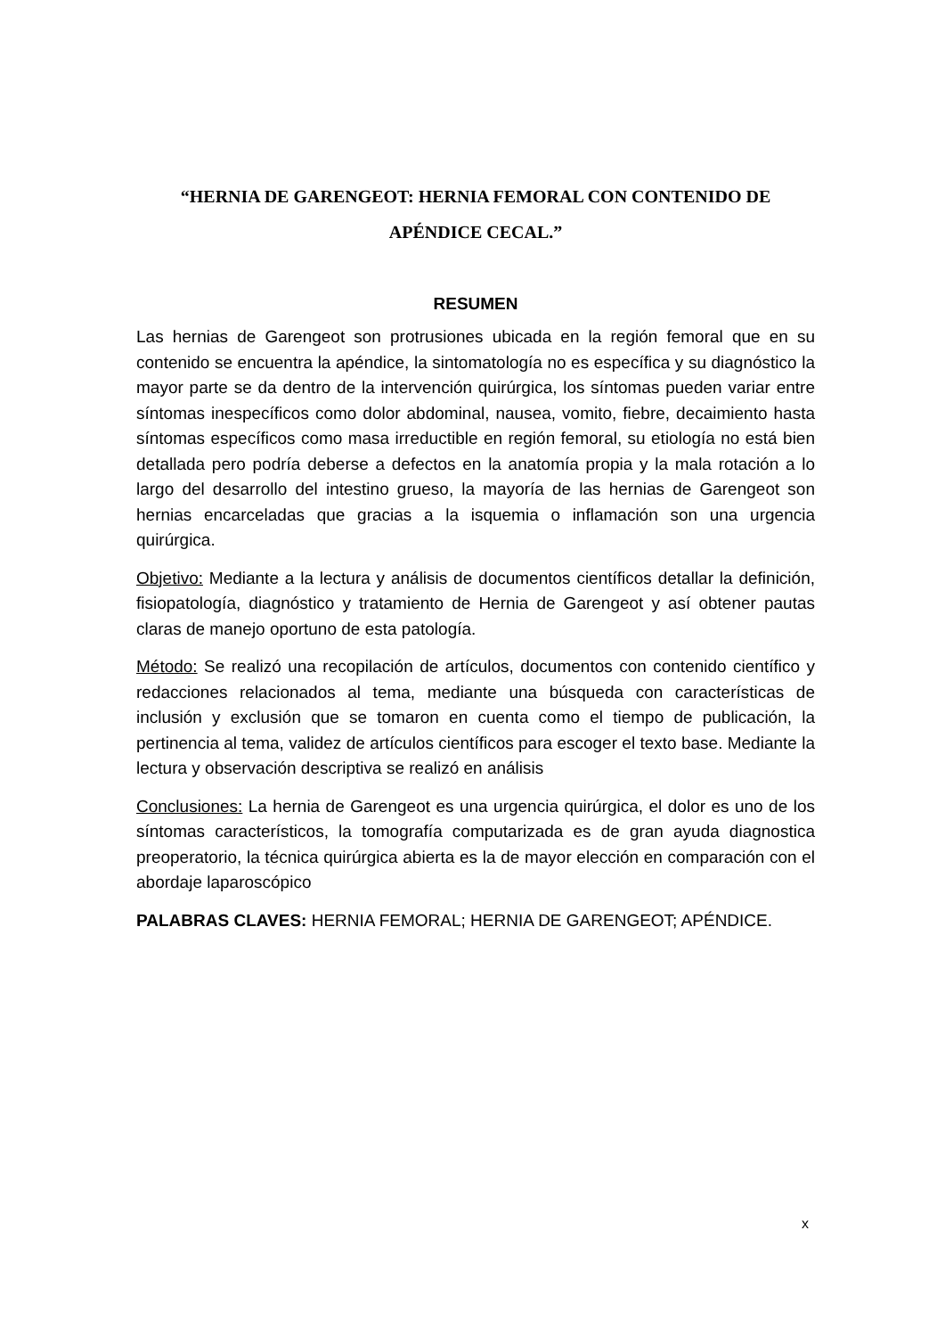“HERNIA DE GARENGEOT: HERNIA FEMORAL CON CONTENIDO DE APÉNDICE CECAL.”
RESUMEN
Las hernias de Garengeot son protrusiones ubicada en la región femoral que en su contenido se encuentra la apéndice, la sintomatología no es específica y su diagnóstico la mayor parte se da dentro de la intervención quirúrgica, los síntomas pueden variar entre síntomas inespecíficos como dolor abdominal, nausea, vomito, fiebre, decaimiento hasta síntomas específicos como masa irreductible en región femoral, su etiología no está bien detallada pero podría deberse a defectos en la anatomía propia y la mala rotación a lo largo del desarrollo del intestino grueso, la mayoría de las hernias de Garengeot son hernias encarceladas que gracias a la isquemia o inflamación son una urgencia quirúrgica.
Objetivo: Mediante a la lectura y análisis de documentos científicos detallar la definición, fisiopatología, diagnóstico y tratamiento de Hernia de Garengeot y así obtener pautas claras de manejo oportuno de esta patología.
Método: Se realizó una recopilación de artículos, documentos con contenido científico y redacciones relacionados al tema, mediante una búsqueda con características de inclusión y exclusión que se tomaron en cuenta como el tiempo de publicación, la pertinencia al tema, validez de artículos científicos para escoger el texto base. Mediante la lectura y observación descriptiva se realizó en análisis
Conclusiones: La hernia de Garengeot es una urgencia quirúrgica, el dolor es uno de los síntomas característicos, la tomografía computarizada es de gran ayuda diagnostica preoperatorio, la técnica quirúrgica abierta es la de mayor elección en comparación con el abordaje laparoscópico
PALABRAS CLAVES: HERNIA FEMORAL; HERNIA DE GARENGEOT; APÉNDICE.
x